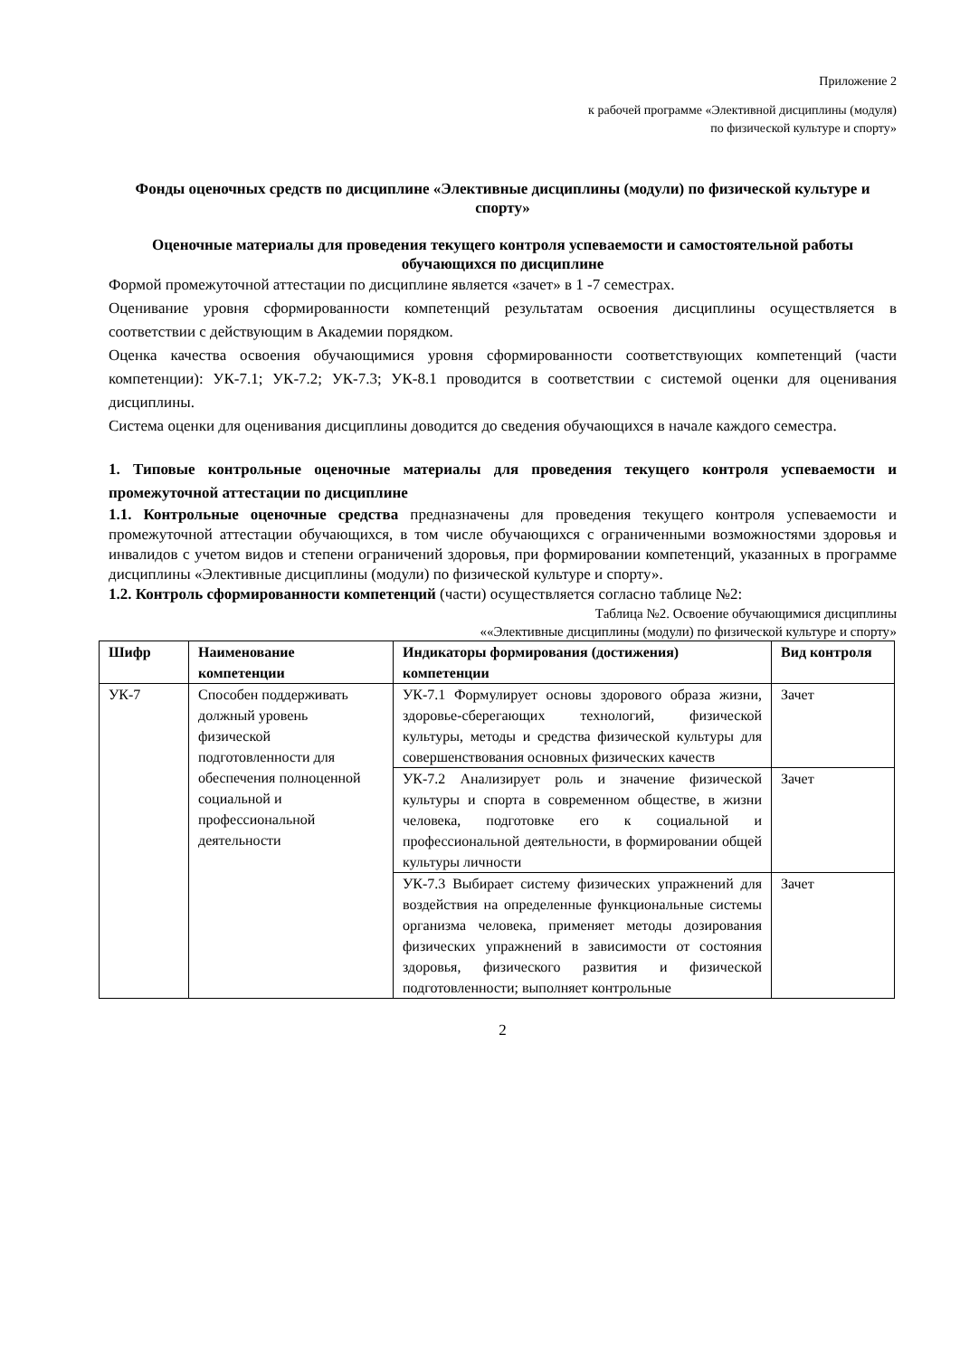Приложение 2
к рабочей программе «Элективной дисциплины (модуля)
по физической культуре и спорту»
Фонды оценочных средств по дисциплине «Элективные дисциплины (модули) по физической культуре и спорту»
Оценочные материалы для проведения текущего контроля успеваемости и самостоятельной работы обучающихся по дисциплине
Формой промежуточной аттестации по дисциплине является «зачет» в 1 -7 семестрах.
Оценивание уровня сформированности компетенций результатам освоения дисциплины осуществляется в соответствии с действующим в Академии порядком.
Оценка качества освоения обучающимися уровня сформированности соответствующих компетенций (части компетенции): УК-7.1; УК-7.2; УК-7.3; УК-8.1 проводится в соответствии с системой оценки для оценивания дисциплины.
Система оценки для оценивания дисциплины доводится до сведения обучающихся в начале каждого семестра.
1. Типовые контрольные оценочные материалы для проведения текущего контроля успеваемости и промежуточной аттестации по дисциплине
1.1. Контрольные оценочные средства предназначены для проведения текущего контроля успеваемости и промежуточной аттестации обучающихся, в том числе обучающихся с ограниченными возможностями здоровья и инвалидов с учетом видов и степени ограничений здоровья, при формировании компетенций, указанных в программе дисциплины «Элективные дисциплины (модули) по физической культуре и спорту».
1.2. Контроль сформированности компетенций (части) осуществляется согласно таблице №2:
Таблица №2. Освоение обучающимися дисциплины
««Элективные дисциплины (модули) по физической культуре и спорту»
| Шифр | Наименование компетенции | Индикаторы формирования (достижения) компетенции | Вид контроля |
| --- | --- | --- | --- |
| УК-7 | Способен поддерживать должный уровень физической подготовленности для обеспечения полноценной социальной и профессиональной деятельности | УК-7.1 Формулирует основы здорового образа жизни, здоровье-сберегающих технологий, физической культуры, методы и средства физической культуры для совершенствования основных физических качеств | Зачет |
| | | УК-7.2 Анализирует роль и значение физической культуры и спорта в современном обществе, в жизни человека, подготовке его к социальной и профессиональной деятельности, в формировании общей культуры личности | Зачет |
| | | УК-7.3 Выбирает систему физических упражнений для воздействия на определенные функциональные системы организма человека, применяет методы дозирования физических упражнений в зависимости от состояния здоровья, физического развития и физической подготовленности; выполняет контрольные | Зачет |
2